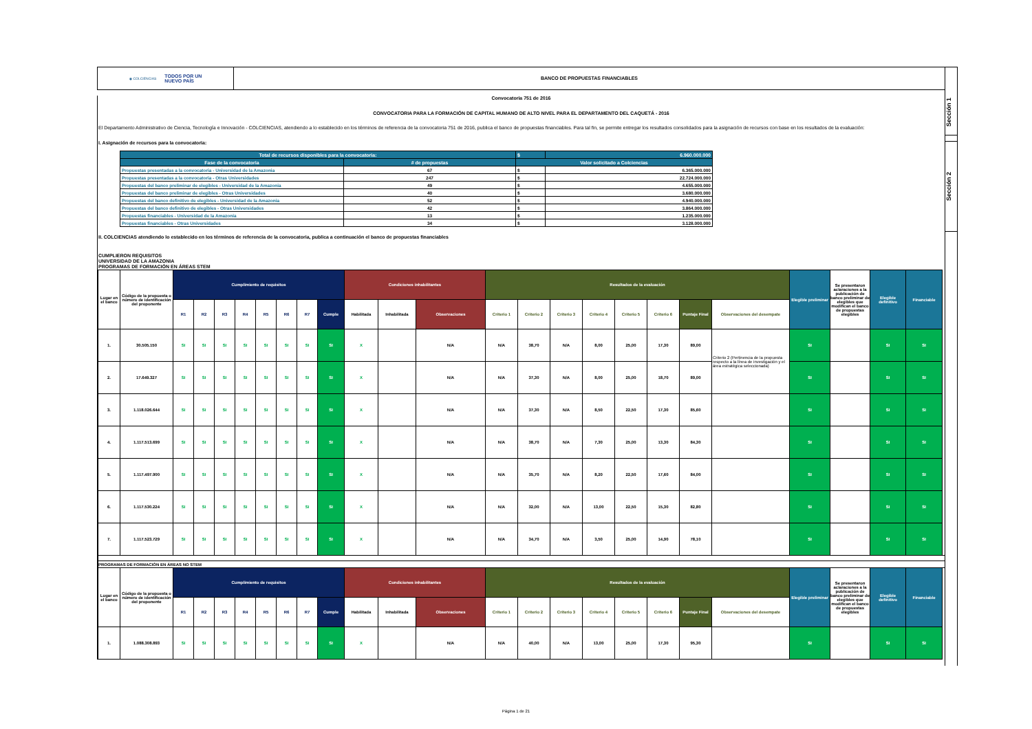◉ COLCIENCIAS TODOS POR UN
NUEVO PAÍS
BANCO DE PROPUESTAS FINANCIABLES
Convocatoria 751 de 2016
CONVOCATORIA PARA LA FORMACIÓN DE CAPITAL HUMANO DE ALTO NIVEL PARA EL DEPARTAMENTO DEL CAQUETÁ - 2016
El Departamento Administrativo de Ciencia, Tecnología e Innovación - COLCIENCIAS, atendiendo a lo establecido en los términos de referencia de la convocatoria 751 de 2016, publica el banco de propuestas financiables. Para tal fin, se permite entregar los resultados consolidados para la asignación de recursos con base en los resultados de la evaluación:
I. Asignación de recursos para la convocatoria:
| Total de recursos disponibles para la convocatoria: | | $ | 6.960.000.000 |
| --- | --- | --- | --- |
| Fase de la convocatoria | # de propuestas | Valor solicitado a Colciencias | |
| Propuestas presentadas a la convocatoria - Universidad de la Amazonia | 67 | $ | 6.365.000.000 |
| Propuestas presentadas a la convocatoria - Otras Universidades | 247 | $ | 22.724.000.000 |
| Propuestas del banco preliminar de elegibles - Universidad de la Amazonia | 49 | $ | 4.655.000.000 |
| Propuestas del banco preliminar de elegibles - Otras Universidades | 40 | $ | 3.680.000.000 |
| Propuestas del banco definitivo de elegibles - Universidad de la Amazonia | 52 | $ | 4.940.000.000 |
| Propuestas del banco definitivo de elegibles - Otras Universidades | 42 | $ | 3.864.000.000 |
| Propuestas financiables - Universidad de la Amazonia | 13 | $ | 1.235.000.000 |
| Propuestas financiables - Otras Universidades | 34 | $ | 3.128.000.000 |
II. COLCIENCIAS atendiendo lo establecido en los términos de referencia de la convocatoria, publica a continuación el banco de propuestas financiables
CUMPLIERON REQUISITOS
UNIVERSIDAD DE LA AMAZONIA
PROGRAMAS DE FORMACIÓN EN ÁREAS STEM
| Lugar en el banco | Código de la propuesta o número de identificación del proponente | Cumplimiento de requisitos | | | | | | | | Condiciones inhabilitantes | | | Resultados de la evaluación | | | | | | | | Elegible preliminar | Se presentaron aclaraciones a la publicación de banco preliminar de elegibles que modifican el banco de propuestas elegibles | Elegible definitivo | Financiable |
| --- | --- | --- | --- | --- | --- | --- | --- | --- | --- | --- | --- | --- | --- | --- | --- | --- | --- | --- | --- | --- | --- | --- | --- | --- |
| | | R1 | R2 | R3 | R4 | R5 | R6 | R7 | Cumple | Habilitada | Inhabilitada | Observaciones | Criterio 1 | Criterio 2 | Criterio 3 | Criterio 4 | Criterio 5 | Criterio 6 | Puntaje Final | Observaciones del desempate | | | | |
| 1. | 30.505.150 | SI | SI | SI | SI | SI | SI | SI | SI | X | | N/A | N/A | 38,70 | N/A | 8,00 | 25,00 | 17,30 | 89,00 | Criterio 2 (Pertinencia de la propuesta respecto a la línea de investigación y el área estratégica seleccionada) | SI | | SI | SI |
| 2. | 17.649.327 | SI | SI | SI | SI | SI | SI | SI | SI | X | | N/A | N/A | 37,30 | N/A | 8,00 | 25,00 | 18,70 | 89,00 | | SI | | SI | SI |
| 3. | 1.118.026.644 | SI | SI | SI | SI | SI | SI | SI | SI | X | | N/A | N/A | 37,30 | N/A | 8,50 | 22,50 | 17,30 | 85,60 | | SI | | SI | SI |
| 4. | 1.117.513.699 | SI | SI | SI | SI | SI | SI | SI | SI | X | | N/A | N/A | 38,70 | N/A | 7,30 | 25,00 | 13,30 | 84,30 | | SI | | SI | SI |
| 5. | 1.117.497.900 | SI | SI | SI | SI | SI | SI | SI | SI | X | | N/A | N/A | 35,70 | N/A | 8,20 | 22,50 | 17,60 | 84,00 | | SI | | SI | SI |
| 6. | 1.117.530.224 | SI | SI | SI | SI | SI | SI | SI | SI | X | | N/A | N/A | 32,00 | N/A | 13,00 | 22,50 | 15,30 | 82,80 | | SI | | SI | SI |
| 7. | 1.117.523.729 | SI | SI | SI | SI | SI | SI | SI | SI | X | | N/A | N/A | 34,70 | N/A | 3,50 | 25,00 | 14,90 | 78,10 | | SI | | SI | SI |
| PROGRAMAS DE FORMACIÓN EN ÁREAS NO STEM | | | | | | | | | | | | | | | | | | | | | | | | |
| Lugar en el banco | Código de la propuesta o número de identificación del proponente | Cumplimiento de requisitos | | | | | | | | Condiciones inhabilitantes | | | Resultados de la evaluación | | | | | | | | Elegible preliminar | Se presentaron aclaraciones a la publicación de banco preliminar de elegibles que modifican el banco de propuestas elegibles | Elegible definitivo | Financiable |
| | | R1 | R2 | R3 | R4 | R5 | R6 | R7 | Cumple | Habilitada | Inhabilitada | Observaciones | Criterio 1 | Criterio 2 | Criterio 3 | Criterio 4 | Criterio 5 | Criterio 6 | Puntaje Final | Observaciones del desempate | | | | |
| 1. | 1.088.308.893 | SI | SI | SI | SI | SI | SI | SI | SI | X | | N/A | N/A | 40,00 | N/A | 13,00 | 25,00 | 17,30 | 95,30 | | SI | | SI | SI |
Sección 1
Sección 2
Página 1 de 21